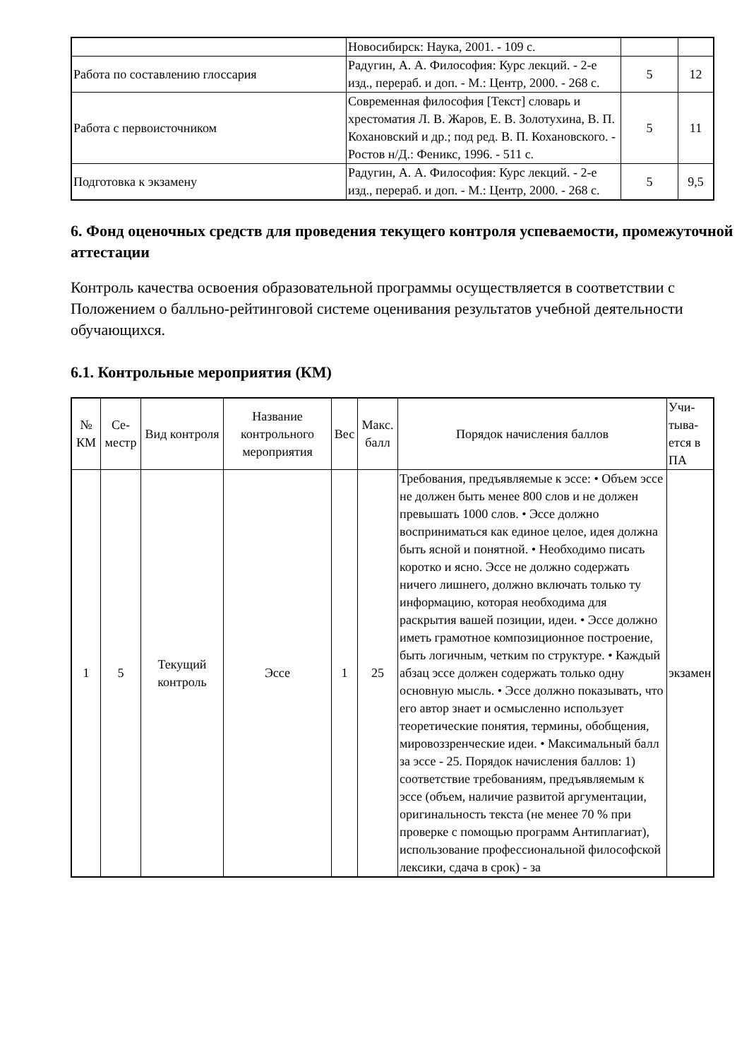| | Новосибирск: Наука, 2001. - 109 с. | | |
| Работа по составлению глоссария | Радугин, А. А. Философия: Курс лекций. - 2-е изд., перераб. и доп. - М.: Центр, 2000. - 268 с. | 5 | 12 |
| Работа с первоисточником | Современная философия [Текст] словарь и хрестоматия Л. В. Жаров, Е. В. Золотухина, В. П. Кохановский и др.; под ред. В. П. Кохановского. - Ростов н/Д.: Феникс, 1996. - 511 с. | 5 | 11 |
| Подготовка к экзамену | Радугин, А. А. Философия: Курс лекций. - 2-е изд., перераб. и доп. - М.: Центр, 2000. - 268 с. | 5 | 9,5 |
6. Фонд оценочных средств для проведения текущего контроля успеваемости, промежуточной аттестации
Контроль качества освоения образовательной программы осуществляется в соответствии с Положением о балльно-рейтинговой системе оценивания результатов учебной деятельности обучающихся.
6.1. Контрольные мероприятия (КМ)
| № КМ | Се-местр | Вид контроля | Название контрольного мероприятия | Вес | Макс. балл | Порядок начисления баллов | Учи-тыва-ется в ПА |
| --- | --- | --- | --- | --- | --- | --- | --- |
| 1 | 5 | Текущий контроль | Эссе | 1 | 25 | Требования, предъявляемые к эссе: • Объем эссе не должен быть менее 800 слов и не должен превышать 1000 слов. • Эссе должно восприниматься как единое целое, идея должна быть ясной и понятной. • Необходимо писать коротко и ясно. Эссе не должно содержать ничего лишнего, должно включать только ту информацию, которая необходима для раскрытия вашей позиции, идеи. • Эссе должно иметь грамотное композиционное построение, быть логичным, четким по структуре. • Каждый абзац эссе должен содержать только одну основную мысль. • Эссе должно показывать, что его автор знает и осмысленно использует теоретические понятия, термины, обобщения, мировоззренческие идеи. • Максимальный балл за эссе - 25. Порядок начисления баллов: 1) соответствие требованиям, предъявляемым к эссе (объем, наличие развитой аргументации, оригинальность текста (не менее 70 % при проверке с помощью программ Антиплагиат), использование профессиональной философской лексики, сдача в срок) - за | экзамен |